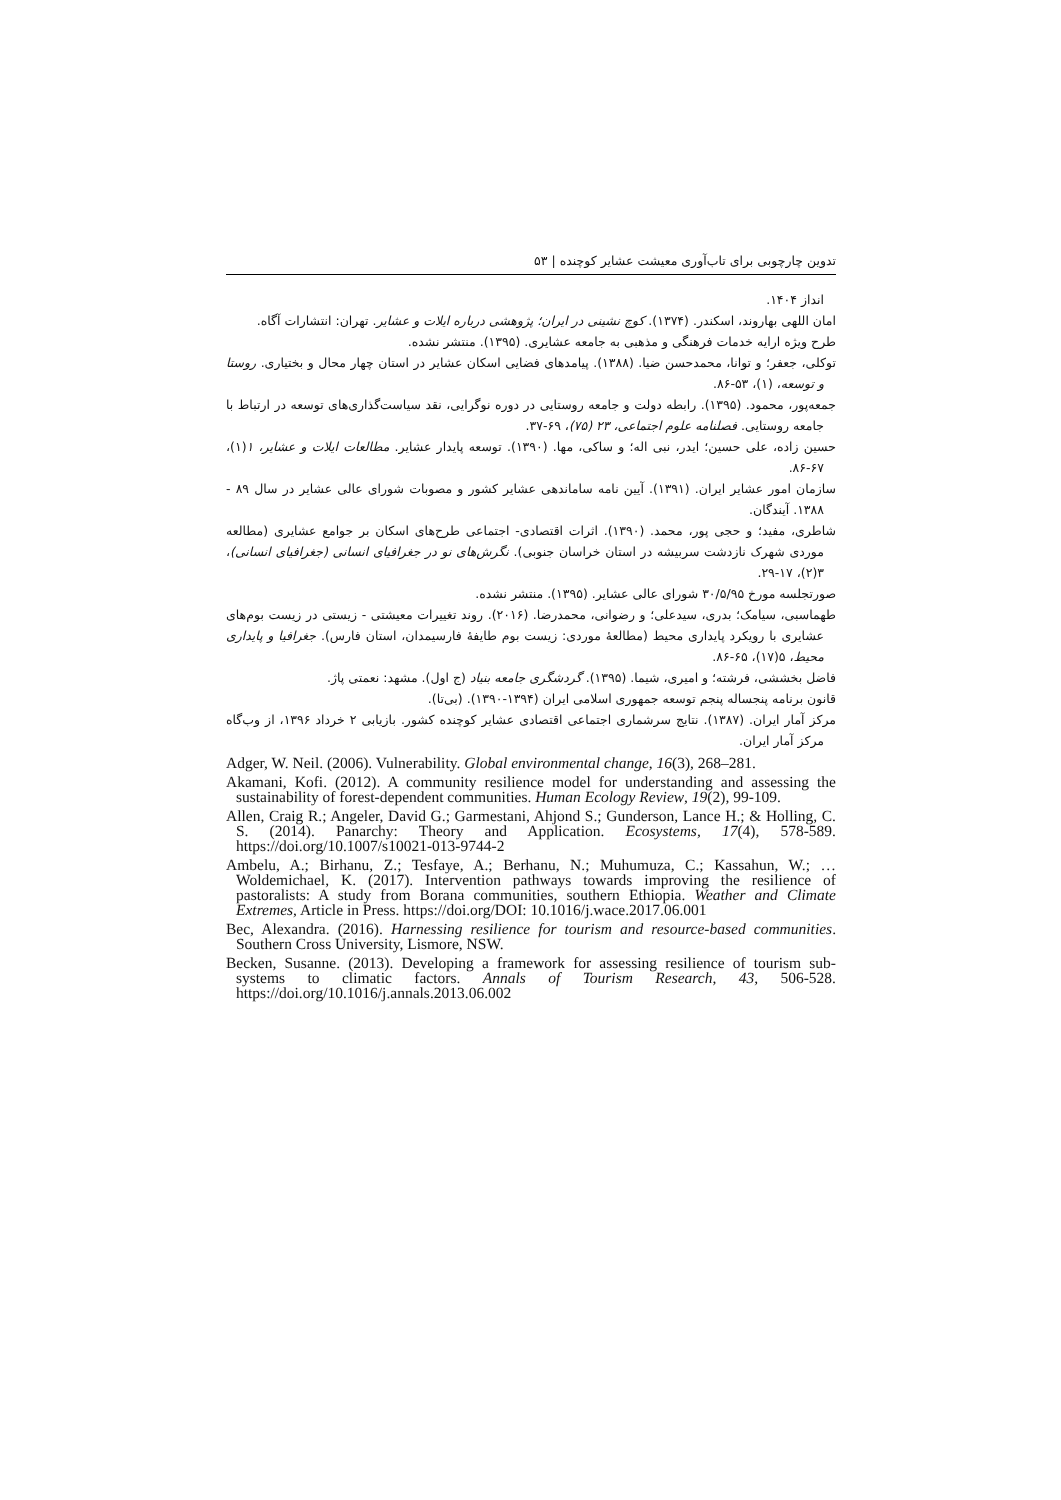تدوین چارچوبی برای تاب‌آوری معیشت عشایر کوچنده | ۵۳
انداز ۱۴۰۴.
امان اللهی بهاروند، اسکندر. (۱۳۷۴). کوچ نشینی در ایران؛ پژوهشی درباره ایلات و عشایر. تهران: انتشارات آگاه.
طرح ویژه ارایه خدمات فرهنگی و مذهبی به جامعه عشایری. (۱۳۹۵). منتشر نشده.
توکلی، جعفر؛ و توانا، محمدحسن ضیا. (۱۳۸۸). پیامدهای فضایی اسکان عشایر در استان چهار محال و بختیاری. روستا و توسعه، (۱)، ۵۳-۸۶.
جمعه‌پور، محمود. (۱۳۹۵). رابطه دولت و جامعه روستایی در دوره نوگرایی، نقد سیاست‌گذاری‌های توسعه در ارتباط با جامعه روستایی. فصلنامه علوم اجتماعی، ۲۳ (۷۵)، ۶۹-۳۷.
حسین زاده، علی حسین؛ ایدر، نبی اله؛ و ساکی، مها. (۱۳۹۰). توسعه پایدار عشایر. مطالعات ایلات و عشایر، ۱(۱)، ۶۷-۸۶.
سازمان امور عشایر ایران. (۱۳۹۱). آیین نامه ساماندهی عشایر کشور و مصوبات شورای عالی عشایر در سال ۸۹ - ۱۳۸۸. آیندگان.
شاطری، مفید؛ و حجی پور، محمد. (۱۳۹۰). اثرات اقتصادی- اجتماعی طرح‌های اسکان بر جوامع عشایری (مطالعه موردی شهرک نازدشت سربیشه در استان خراسان جنوبی). نگرش‌های نو در جغرافیای انسانی (جغرافیای انسانی)، ۳(۲)، ۱۷-۲۹.
صورتجلسه مورخ ۳۰/۵/۹۵ شورای عالی عشایر. (۱۳۹۵). منتشر نشده.
طهماسبی، سیامک؛ بدری، سیدعلی؛ و رضوانی، محمدرضا. (۲۰۱۶). روند تغییرات معیشتی - زیستی در زیست بوم‌های عشایری با رویکرد پایداری محیط (مطالعهٔ موردی: زیست بوم طایفهٔ فارسیمدان، استان فارس). جغرافیا و پایداری محیط، ۵(۱۷)، ۶۵-۸۶.
فاضل بخششی، فرشته؛ و امیری، شیما. (۱۳۹۵). گردشگری جامعه بنیاد (ج اول). مشهد: نعمتی پاژ.
قانون برنامه پنجساله پنجم توسعه جمهوری اسلامی ایران (۱۳۹۴-۱۳۹۰). (بی‌تا).
مرکز آمار ایران. (۱۳۸۷). نتایج سرشماری اجتماعی اقتصادی عشایر کوچنده کشور. بازیابی ۲ خرداد ۱۳۹۶، از وب‌گاه مرکز آمار ایران.
Adger, W. Neil. (2006). Vulnerability. Global environmental change, 16(3), 268–281.
Akamani, Kofi. (2012). A community resilience model for understanding and assessing the sustainability of forest-dependent communities. Human Ecology Review, 19(2), 99-109.
Allen, Craig R.; Angeler, David G.; Garmestani, Ahjond S.; Gunderson, Lance H.; & Holling, C. S. (2014). Panarchy: Theory and Application. Ecosystems, 17(4), 578-589. https://doi.org/10.1007/s10021-013-9744-2
Ambelu, A.; Birhanu, Z.; Tesfaye, A.; Berhanu, N.; Muhumuza, C.; Kassahun, W.; … Woldemichael, K. (2017). Intervention pathways towards improving the resilience of pastoralists: A study from Borana communities, southern Ethiopia. Weather and Climate Extremes, Article in Press. https://doi.org/DOI: 10.1016/j.wace.2017.06.001
Bec, Alexandra. (2016). Harnessing resilience for tourism and resource-based communities. Southern Cross University, Lismore, NSW.
Becken, Susanne. (2013). Developing a framework for assessing resilience of tourism sub-systems to climatic factors. Annals of Tourism Research, 43, 506-528. https://doi.org/10.1016/j.annals.2013.06.002